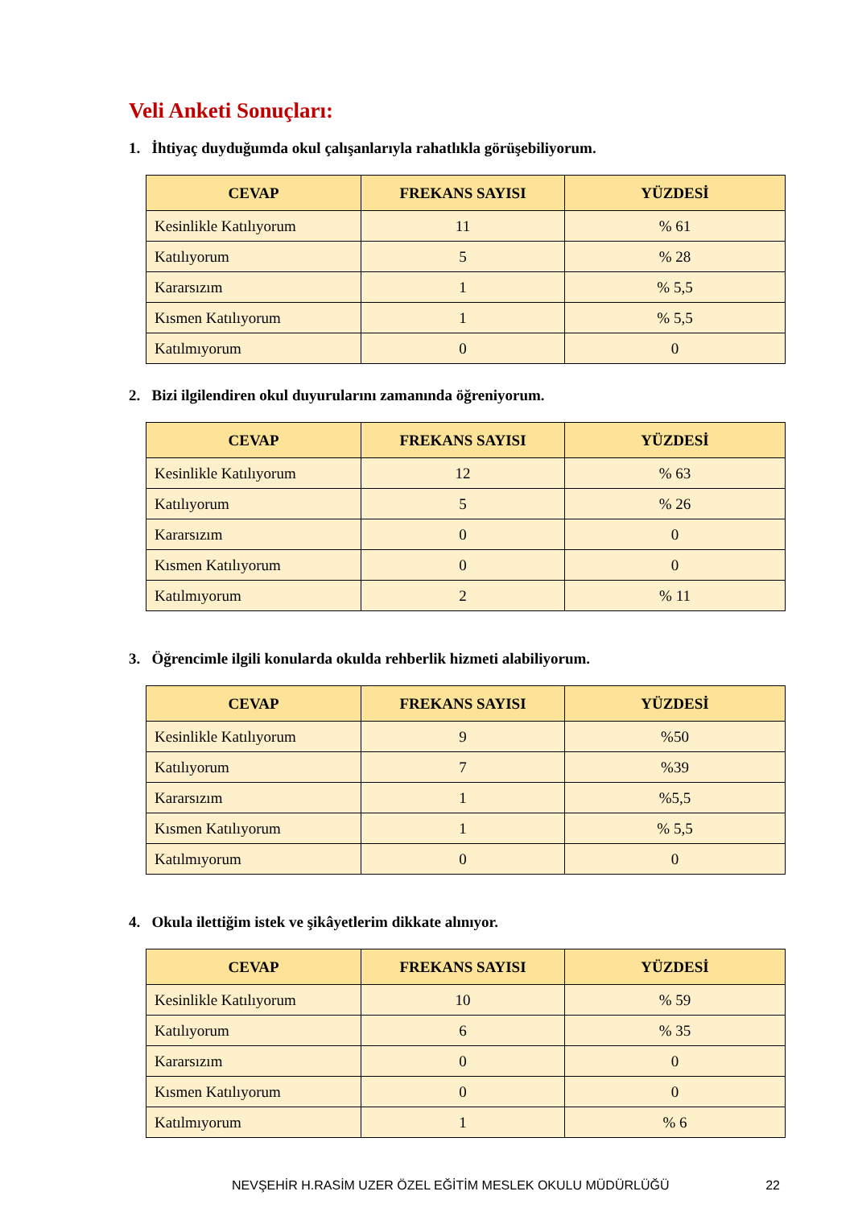Veli Anketi Sonuçları:
1. İhtiyaç duyduğumda okul çalışanlarıyla rahatlıkla görüşebiliyorum.
| CEVAP | FREKANS SAYISI | YÜZDESİ |
| --- | --- | --- |
| Kesinlikle Katılıyorum | 11 | % 61 |
| Katılıyorum | 5 | % 28 |
| Kararsızım | 1 | % 5,5 |
| Kısmen Katılıyorum | 1 | % 5,5 |
| Katılmıyorum | 0 | 0 |
2. Bizi ilgilendiren okul duyurularını zamanında öğreniyorum.
| CEVAP | FREKANS SAYISI | YÜZDESİ |
| --- | --- | --- |
| Kesinlikle Katılıyorum | 12 | % 63 |
| Katılıyorum | 5 | % 26 |
| Kararsızım | 0 | 0 |
| Kısmen Katılıyorum | 0 | 0 |
| Katılmıyorum | 2 | % 11 |
3. Öğrencimle ilgili konularda okulda rehberlik hizmeti alabiliyorum.
| CEVAP | FREKANS SAYISI | YÜZDESİ |
| --- | --- | --- |
| Kesinlikle Katılıyorum | 9 | %50 |
| Katılıyorum | 7 | %39 |
| Kararsızım | 1 | %5,5 |
| Kısmen Katılıyorum | 1 | % 5,5 |
| Katılmıyorum | 0 | 0 |
4. Okula ilettiğim istek ve şikâyetlerim dikkate alınıyor.
| CEVAP | FREKANS SAYISI | YÜZDESİ |
| --- | --- | --- |
| Kesinlikle Katılıyorum | 10 | % 59 |
| Katılıyorum | 6 | % 35 |
| Kararsızım | 0 | 0 |
| Kısmen Katılıyorum | 0 | 0 |
| Katılmıyorum | 1 | % 6 |
NEVŞEHİR H.RASİM UZER ÖZEL EĞİTİM MESLEK OKULU MÜDÜRLÜĞÜ 22